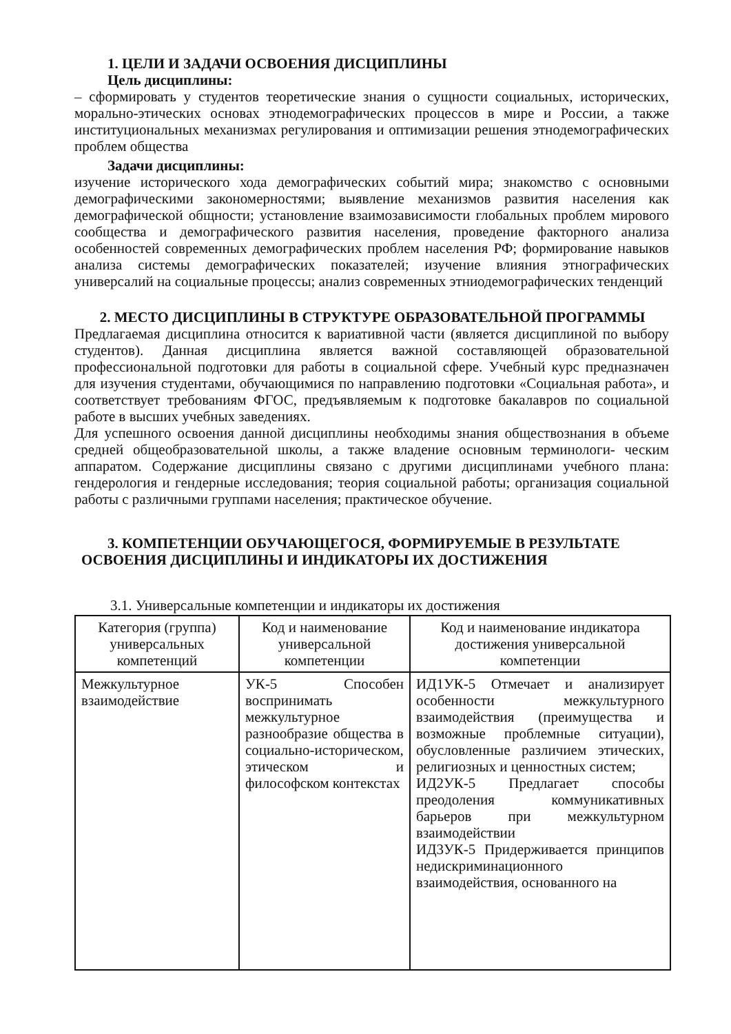1. ЦЕЛИ И ЗАДАЧИ ОСВОЕНИЯ ДИСЦИПЛИНЫ
Цель дисциплины:
– сформировать у студентов теоретические знания о сущности социальных, исторических, морально-этических основах этнодемографических процессов в мире и России, а также институциональных механизмах регулирования и оптимизации решения этнодемографических проблем общества
Задачи дисциплины:
изучение исторического хода демографических событий мира; знакомство с основными демографическими закономерностями; выявление механизмов развития населения как демографической общности; установление взаимозависимости глобальных проблем мирового сообщества и демографического развития населения, проведение факторного анализа особенностей современных демографических проблем населения РФ; формирование навыков анализа системы демографических показателей; изучение влияния этнографических универсалий на социальные процессы; анализ современных этниодемографических тенденций
2. МЕСТО ДИСЦИПЛИНЫ В СТРУКТУРЕ ОБРАЗОВАТЕЛЬНОЙ ПРОГРАММЫ
Предлагаемая дисциплина относится к вариативной части (является дисциплиной по выбору студентов). Данная дисциплина является важной составляющей образовательной профессиональной подготовки для работы в социальной сфере. Учебный курс предназначен для изучения студентами, обучающимися по направлению подготовки «Социальная работа», и соответствует требованиям ФГОС, предъявляемым к подготовке бакалавров по социальной работе в высших учебных заведениях.
Для успешного освоения данной дисциплины необходимы знания обществознания в объеме средней общеобразовательной школы, а также владение основным терминологи- ческим аппаратом. Содержание дисциплины связано с другими дисциплинами учебного плана: гендерология и гендерные исследования; теория социальной работы; организация социальной работы с различными группами населения; практическое обучение.
3. КОМПЕТЕНЦИИ ОБУЧАЮЩЕГОСЯ, ФОРМИРУЕМЫЕ В РЕЗУЛЬТАТЕ
ОСВОЕНИЯ ДИСЦИПЛИНЫ И ИНДИКАТОРЫ ИХ ДОСТИЖЕНИЯ
3.1. Универсальные компетенции и индикаторы их достижения
| Категория (группа) универсальных компетенций | Код и наименование универсальной компетенции | Код и наименование индикатора достижения универсальной компетенции |
| --- | --- | --- |
| Межкультурное взаимодействие | УК-5 Способен воспринимать межкультурное разнообразие общества в социально-историческом, этическом и философском контекстах | ИД1УК-5 Отмечает и анализирует особенности межкультурного взаимодействия (преимущества и возможные проблемные ситуации), обусловленные различием этических, религиозных и ценностных систем; ИД2УК-5 Предлагает способы преодоления коммуникативных барьеров при межкультурном взаимодействии ИД3УК-5 Придерживается принципов недискриминационного взаимодействия, основанного на |